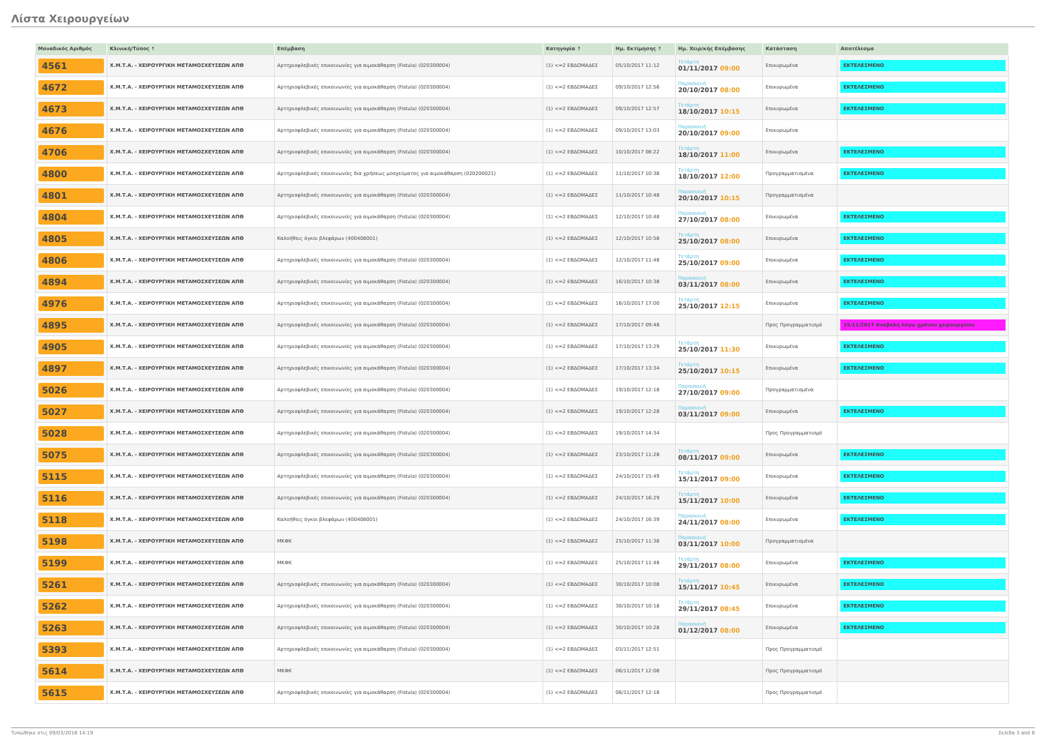Λίστα Χειρουργείων
| Μοναδικός Αριθμός | Κλινική/Τύπος ↑ | Επέμβαση | Κατηγορία ↑ | Ημ. Εκτίμησης ↑ | Ημ. Χειρ/κής Επέμβασης | Κατάσταση | Αποτέλεσμα |
| --- | --- | --- | --- | --- | --- | --- | --- |
| 4561 | Χ.Μ.Τ.Α. - ΧΕΙΡΟΥΡΓΙΚΗ ΜΕΤΑΜΟΣΧΕΥΣΕΩΝ ΑΠΘ | Αρτηριοφλεβικές επικοινωνίες για αιμοκάθαρση (Fistula) (020300004) | (1) <=2 ΕΒΔΟΜΑΔΕΣ | 05/10/2017 11:12 | Τετάρτη 01/11/2017 09:00 | Επικυρωμένα | ΕΚΤΕΛΕΣΜΕΝΟ |
| 4672 | Χ.Μ.Τ.Α. - ΧΕΙΡΟΥΡΓΙΚΗ ΜΕΤΑΜΟΣΧΕΥΣΕΩΝ ΑΠΘ | Αρτηριοφλεβικές επικοινωνίες για αιμοκάθαρση (Fistula) (020300004) | (1) <=2 ΕΒΔΟΜΑΔΕΣ | 09/10/2017 12:56 | Παρασκευή 20/10/2017 08:00 | Επικυρωμένα | ΕΚΤΕΛΕΣΜΕΝΟ |
| 4673 | Χ.Μ.Τ.Α. - ΧΕΙΡΟΥΡΓΙΚΗ ΜΕΤΑΜΟΣΧΕΥΣΕΩΝ ΑΠΘ | Αρτηριοφλεβικές επικοινωνίες για αιμοκάθαρση (Fistula) (020300004) | (1) <=2 ΕΒΔΟΜΑΔΕΣ | 09/10/2017 12:57 | Τετάρτη 18/10/2017 10:15 | Επικυρωμένα | ΕΚΤΕΛΕΣΜΕΝΟ |
| 4676 | Χ.Μ.Τ.Α. - ΧΕΙΡΟΥΡΓΙΚΗ ΜΕΤΑΜΟΣΧΕΥΣΕΩΝ ΑΠΘ | Αρτηριοφλεβικές επικοινωνίες για αιμοκάθαρση (Fistula) (020300004) | (1) <=2 ΕΒΔΟΜΑΔΕΣ | 09/10/2017 13:03 | Παρασκευή 20/10/2017 09:00 | Επικυρωμένα | |
| 4706 | Χ.Μ.Τ.Α. - ΧΕΙΡΟΥΡΓΙΚΗ ΜΕΤΑΜΟΣΧΕΥΣΕΩΝ ΑΠΘ | Αρτηριοφλεβικές επικοινωνίες για αιμοκάθαρση (Fistula) (020300004) | (1) <=2 ΕΒΔΟΜΑΔΕΣ | 10/10/2017 08:22 | Τετάρτη 18/10/2017 11:00 | Επικυρωμένα | ΕΚΤΕΛΕΣΜΕΝΟ |
| 4800 | Χ.Μ.Τ.Α. - ΧΕΙΡΟΥΡΓΙΚΗ ΜΕΤΑΜΟΣΧΕΥΣΕΩΝ ΑΠΘ | Αρτηριοφλεβικές επικοινωνίες δια χρήσεως μοσχεύματος για αιμοκάθαρση (020200021) | (1) <=2 ΕΒΔΟΜΑΔΕΣ | 11/10/2017 10:38 | Τετάρτη 18/10/2017 12:00 | Προγραμματισμένα | ΕΚΤΕΛΕΣΜΕΝΟ |
| 4801 | Χ.Μ.Τ.Α. - ΧΕΙΡΟΥΡΓΙΚΗ ΜΕΤΑΜΟΣΧΕΥΣΕΩΝ ΑΠΘ | Αρτηριοφλεβικές επικοινωνίες για αιμοκάθαρση (Fistula) (020300004) | (1) <=2 ΕΒΔΟΜΑΔΕΣ | 11/10/2017 10:48 | Παρασκευή 20/10/2017 10:15 | Προγραμματισμένα | |
| 4804 | Χ.Μ.Τ.Α. - ΧΕΙΡΟΥΡΓΙΚΗ ΜΕΤΑΜΟΣΧΕΥΣΕΩΝ ΑΠΘ | Αρτηριοφλεβικές επικοινωνίες για αιμοκάθαρση (Fistula) (020300004) | (1) <=2 ΕΒΔΟΜΑΔΕΣ | 12/10/2017 10:48 | Παρασκευή 27/10/2017 08:00 | Επικυρωμένα | ΕΚΤΕΛΕΣΜΕΝΟ |
| 4805 | Χ.Μ.Τ.Α. - ΧΕΙΡΟΥΡΓΙΚΗ ΜΕΤΑΜΟΣΧΕΥΣΕΩΝ ΑΠΘ | Καλοήθεις όγκοι βλεφάρων (400408001) | (1) <=2 ΕΒΔΟΜΑΔΕΣ | 12/10/2017 10:58 | Τετάρτη 25/10/2017 08:00 | Επικυρωμένα | ΕΚΤΕΛΕΣΜΕΝΟ |
| 4806 | Χ.Μ.Τ.Α. - ΧΕΙΡΟΥΡΓΙΚΗ ΜΕΤΑΜΟΣΧΕΥΣΕΩΝ ΑΠΘ | Αρτηριοφλεβικές επικοινωνίες για αιμοκάθαρση (Fistula) (020300004) | (1) <=2 ΕΒΔΟΜΑΔΕΣ | 12/10/2017 11:48 | Τετάρτη 25/10/2017 09:00 | Επικυρωμένα | ΕΚΤΕΛΕΣΜΕΝΟ |
| 4894 | Χ.Μ.Τ.Α. - ΧΕΙΡΟΥΡΓΙΚΗ ΜΕΤΑΜΟΣΧΕΥΣΕΩΝ ΑΠΘ | Αρτηριοφλεβικές επικοινωνίες για αιμοκάθαρση (Fistula) (020300004) | (1) <=2 ΕΒΔΟΜΑΔΕΣ | 16/10/2017 10:38 | Παρασκευή 03/11/2017 08:00 | Επικυρωμένα | ΕΚΤΕΛΕΣΜΕΝΟ |
| 4976 | Χ.Μ.Τ.Α. - ΧΕΙΡΟΥΡΓΙΚΗ ΜΕΤΑΜΟΣΧΕΥΣΕΩΝ ΑΠΘ | Αρτηριοφλεβικές επικοινωνίες για αιμοκάθαρση (Fistula) (020300004) | (1) <=2 ΕΒΔΟΜΑΔΕΣ | 16/10/2017 17:00 | Τετάρτη 25/10/2017 12:15 | Επικυρωμένα | ΕΚΤΕΛΕΣΜΕΝΟ |
| 4895 | Χ.Μ.Τ.Α. - ΧΕΙΡΟΥΡΓΙΚΗ ΜΕΤΑΜΟΣΧΕΥΣΕΩΝ ΑΠΘ | Αρτηριοφλεβικές επικοινωνίες για αιμοκάθαρση (Fistula) (020300004) | (1) <=2 ΕΒΔΟΜΑΔΕΣ | 17/10/2017 09:48 | | Προς Προγραμματισμό | 15/11/2017 Αναβολή λόγω χρόνου χειρουργείου |
| 4905 | Χ.Μ.Τ.Α. - ΧΕΙΡΟΥΡΓΙΚΗ ΜΕΤΑΜΟΣΧΕΥΣΕΩΝ ΑΠΘ | Αρτηριοφλεβικές επικοινωνίες για αιμοκάθαρση (Fistula) (020300004) | (1) <=2 ΕΒΔΟΜΑΔΕΣ | 17/10/2017 13:29 | Τετάρτη 25/10/2017 11:30 | Επικυρωμένα | ΕΚΤΕΛΕΣΜΕΝΟ |
| 4897 | Χ.Μ.Τ.Α. - ΧΕΙΡΟΥΡΓΙΚΗ ΜΕΤΑΜΟΣΧΕΥΣΕΩΝ ΑΠΘ | Αρτηριοφλεβικές επικοινωνίες για αιμοκάθαρση (Fistula) (020300004) | (1) <=2 ΕΒΔΟΜΑΔΕΣ | 17/10/2017 13:34 | Τετάρτη 25/10/2017 10:15 | Επικυρωμένα | ΕΚΤΕΛΕΣΜΕΝΟ |
| 5026 | Χ.Μ.Τ.Α. - ΧΕΙΡΟΥΡΓΙΚΗ ΜΕΤΑΜΟΣΧΕΥΣΕΩΝ ΑΠΘ | Αρτηριοφλεβικές επικοινωνίες για αιμοκάθαρση (Fistula) (020300004) | (1) <=2 ΕΒΔΟΜΑΔΕΣ | 19/10/2017 12:18 | Παρασκευή 27/10/2017 09:00 | Προγραμματισμένα | |
| 5027 | Χ.Μ.Τ.Α. - ΧΕΙΡΟΥΡΓΙΚΗ ΜΕΤΑΜΟΣΧΕΥΣΕΩΝ ΑΠΘ | Αρτηριοφλεβικές επικοινωνίες για αιμοκάθαρση (Fistula) (020300004) | (1) <=2 ΕΒΔΟΜΑΔΕΣ | 19/10/2017 12:28 | Παρασκευή 03/11/2017 09:00 | Επικυρωμένα | ΕΚΤΕΛΕΣΜΕΝΟ |
| 5028 | Χ.Μ.Τ.Α. - ΧΕΙΡΟΥΡΓΙΚΗ ΜΕΤΑΜΟΣΧΕΥΣΕΩΝ ΑΠΘ | Αρτηριοφλεβικές επικοινωνίες για αιμοκάθαρση (Fistula) (020300004) | (1) <=2 ΕΒΔΟΜΑΔΕΣ | 19/10/2017 14:34 | | Προς Προγραμματισμό | |
| 5075 | Χ.Μ.Τ.Α. - ΧΕΙΡΟΥΡΓΙΚΗ ΜΕΤΑΜΟΣΧΕΥΣΕΩΝ ΑΠΘ | Αρτηριοφλεβικές επικοινωνίες για αιμοκάθαρση (Fistula) (020300004) | (1) <=2 ΕΒΔΟΜΑΔΕΣ | 23/10/2017 11:28 | Τετάρτη 08/11/2017 09:00 | Επικυρωμένα | ΕΚΤΕΛΕΣΜΕΝΟ |
| 5115 | Χ.Μ.Τ.Α. - ΧΕΙΡΟΥΡΓΙΚΗ ΜΕΤΑΜΟΣΧΕΥΣΕΩΝ ΑΠΘ | Αρτηριοφλεβικές επικοινωνίες για αιμοκάθαρση (Fistula) (020300004) | (1) <=2 ΕΒΔΟΜΑΔΕΣ | 24/10/2017 15:49 | Τετάρτη 15/11/2017 09:00 | Επικυρωμένα | ΕΚΤΕΛΕΣΜΕΝΟ |
| 5116 | Χ.Μ.Τ.Α. - ΧΕΙΡΟΥΡΓΙΚΗ ΜΕΤΑΜΟΣΧΕΥΣΕΩΝ ΑΠΘ | Αρτηριοφλεβικές επικοινωνίες για αιμοκάθαρση (Fistula) (020300004) | (1) <=2 ΕΒΔΟΜΑΔΕΣ | 24/10/2017 16:29 | Τετάρτη 15/11/2017 10:00 | Επικυρωμένα | ΕΚΤΕΛΕΣΜΕΝΟ |
| 5118 | Χ.Μ.Τ.Α. - ΧΕΙΡΟΥΡΓΙΚΗ ΜΕΤΑΜΟΣΧΕΥΣΕΩΝ ΑΠΘ | Καλοήθεις όγκοι βλεφάρων (400408001) | (1) <=2 ΕΒΔΟΜΑΔΕΣ | 24/10/2017 16:39 | Παρασκευή 24/11/2017 08:00 | Επικυρωμένα | ΕΚΤΕΛΕΣΜΕΝΟ |
| 5198 | Χ.Μ.Τ.Α. - ΧΕΙΡΟΥΡΓΙΚΗ ΜΕΤΑΜΟΣΧΕΥΣΕΩΝ ΑΠΘ | ΜΚΦΚ | (1) <=2 ΕΒΔΟΜΑΔΕΣ | 25/10/2017 11:38 | Παρασκευή 03/11/2017 10:00 | Προγραμματισμένα | |
| 5199 | Χ.Μ.Τ.Α. - ΧΕΙΡΟΥΡΓΙΚΗ ΜΕΤΑΜΟΣΧΕΥΣΕΩΝ ΑΠΘ | ΜΚΦΚ | (1) <=2 ΕΒΔΟΜΑΔΕΣ | 25/10/2017 11:48 | Τετάρτη 29/11/2017 08:00 | Επικυρωμένα | ΕΚΤΕΛΕΣΜΕΝΟ |
| 5261 | Χ.Μ.Τ.Α. - ΧΕΙΡΟΥΡΓΙΚΗ ΜΕΤΑΜΟΣΧΕΥΣΕΩΝ ΑΠΘ | Αρτηριοφλεβικές επικοινωνίες για αιμοκάθαρση (Fistula) (020300004) | (1) <=2 ΕΒΔΟΜΑΔΕΣ | 30/10/2017 10:08 | Τετάρτη 15/11/2017 10:45 | Επικυρωμένα | ΕΚΤΕΛΕΣΜΕΝΟ |
| 5262 | Χ.Μ.Τ.Α. - ΧΕΙΡΟΥΡΓΙΚΗ ΜΕΤΑΜΟΣΧΕΥΣΕΩΝ ΑΠΘ | Αρτηριοφλεβικές επικοινωνίες για αιμοκάθαρση (Fistula) (020300004) | (1) <=2 ΕΒΔΟΜΑΔΕΣ | 30/10/2017 10:18 | Τετάρτη 29/11/2017 08:45 | Επικυρωμένα | ΕΚΤΕΛΕΣΜΕΝΟ |
| 5263 | Χ.Μ.Τ.Α. - ΧΕΙΡΟΥΡΓΙΚΗ ΜΕΤΑΜΟΣΧΕΥΣΕΩΝ ΑΠΘ | Αρτηριοφλεβικές επικοινωνίες για αιμοκάθαρση (Fistula) (020300004) | (1) <=2 ΕΒΔΟΜΑΔΕΣ | 30/10/2017 10:28 | Παρασκευή 01/12/2017 08:00 | Επικυρωμένα | ΕΚΤΕΛΕΣΜΕΝΟ |
| 5393 | Χ.Μ.Τ.Α. - ΧΕΙΡΟΥΡΓΙΚΗ ΜΕΤΑΜΟΣΧΕΥΣΕΩΝ ΑΠΘ | Αρτηριοφλεβικές επικοινωνίες για αιμοκάθαρση (Fistula) (020300004) | (1) <=2 ΕΒΔΟΜΑΔΕΣ | 03/11/2017 12:51 | | Προς Προγραμματισμό | |
| 5614 | Χ.Μ.Τ.Α. - ΧΕΙΡΟΥΡΓΙΚΗ ΜΕΤΑΜΟΣΧΕΥΣΕΩΝ ΑΠΘ | ΜΚΦΚ | (1) <=2 ΕΒΔΟΜΑΔΕΣ | 06/11/2017 12:08 | | Προς Προγραμματισμό | |
| 5615 | Χ.Μ.Τ.Α. - ΧΕΙΡΟΥΡΓΙΚΗ ΜΕΤΑΜΟΣΧΕΥΣΕΩΝ ΑΠΘ | Αρτηριοφλεβικές επικοινωνίες για αιμοκάθαρση (Fistula) (020300004) | (1) <=2 ΕΒΔΟΜΑΔΕΣ | 06/11/2017 12:18 | | Προς Προγραμματισμό | |
Τυπώθηκε στις 09/03/2018 14:19 Σελίδα 3 από 8